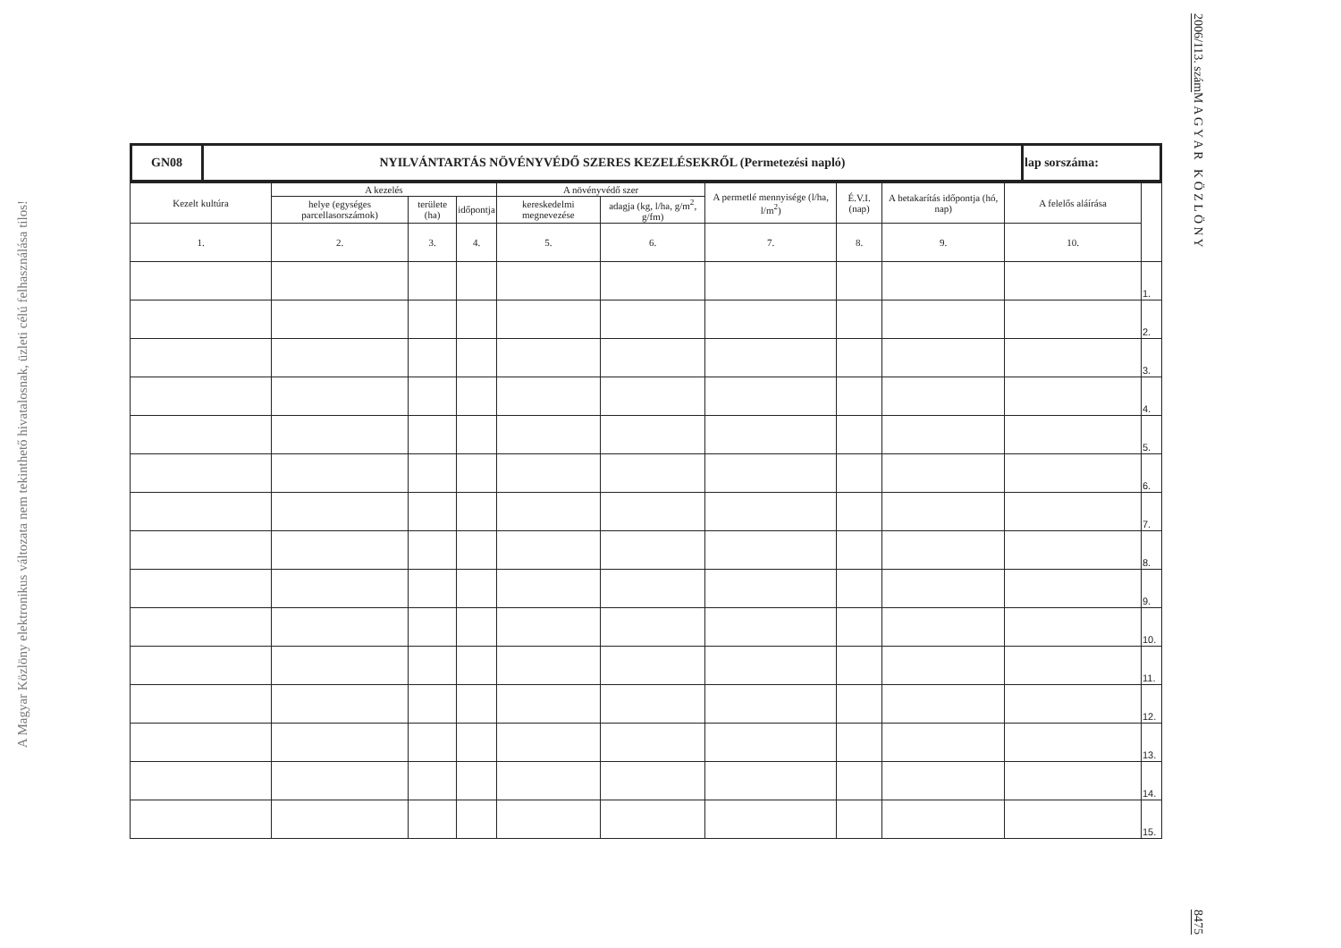A Magyar Közlöny elektronikus változata nem tekinthető hivatalosnak, üzleti célú felhasználása tilos!
2006/113. szám M A G Y A R K Ö Z L Ö N Y 8475
| GN08 | NYILVÁNTARTÁS NÖVÉNYVÉDŐ SZERES KEZELÉSEKRŐL (Permetezési napló) | lap sorszáma: |
| Kezelt kultúra | A kezelés | | | A növényvédő szer | | A permetlé mennyisége (l/ha, l/m<sup>2</sup>) | É.V.I. (nap) | A betakarítás időpontja (hó, nap) | A felelős aláírása | |
| --- | --- | --- | --- | --- | --- | --- | --- | --- | --- | --- |
| | helye (egységes parcellasorszámok) | területe (ha) | időpontja | kereskedelmi megnevezése | adagja (kg, l/ha, g/m<sup>2</sup>, g/fm) | | | | | |
| 1. | 2. | 3. | 4. | 5. | 6. | 7. | 8. | 9. | 10. | |
| | | | | | | | | | | 1. |
| | | | | | | | | | | 2. |
| | | | | | | | | | | 3. |
| | | | | | | | | | | 4. |
| | | | | | | | | | | 5. |
| | | | | | | | | | | 6. |
| | | | | | | | | | | 7. |
| | | | | | | | | | | 8. |
| | | | | | | | | | | 9. |
| | | | | | | | | | | 10. |
| | | | | | | | | | | 11. |
| | | | | | | | | | | 12. |
| | | | | | | | | | | 13. |
| | | | | | | | | | | 14. |
| | | | | | | | | | | 15. |